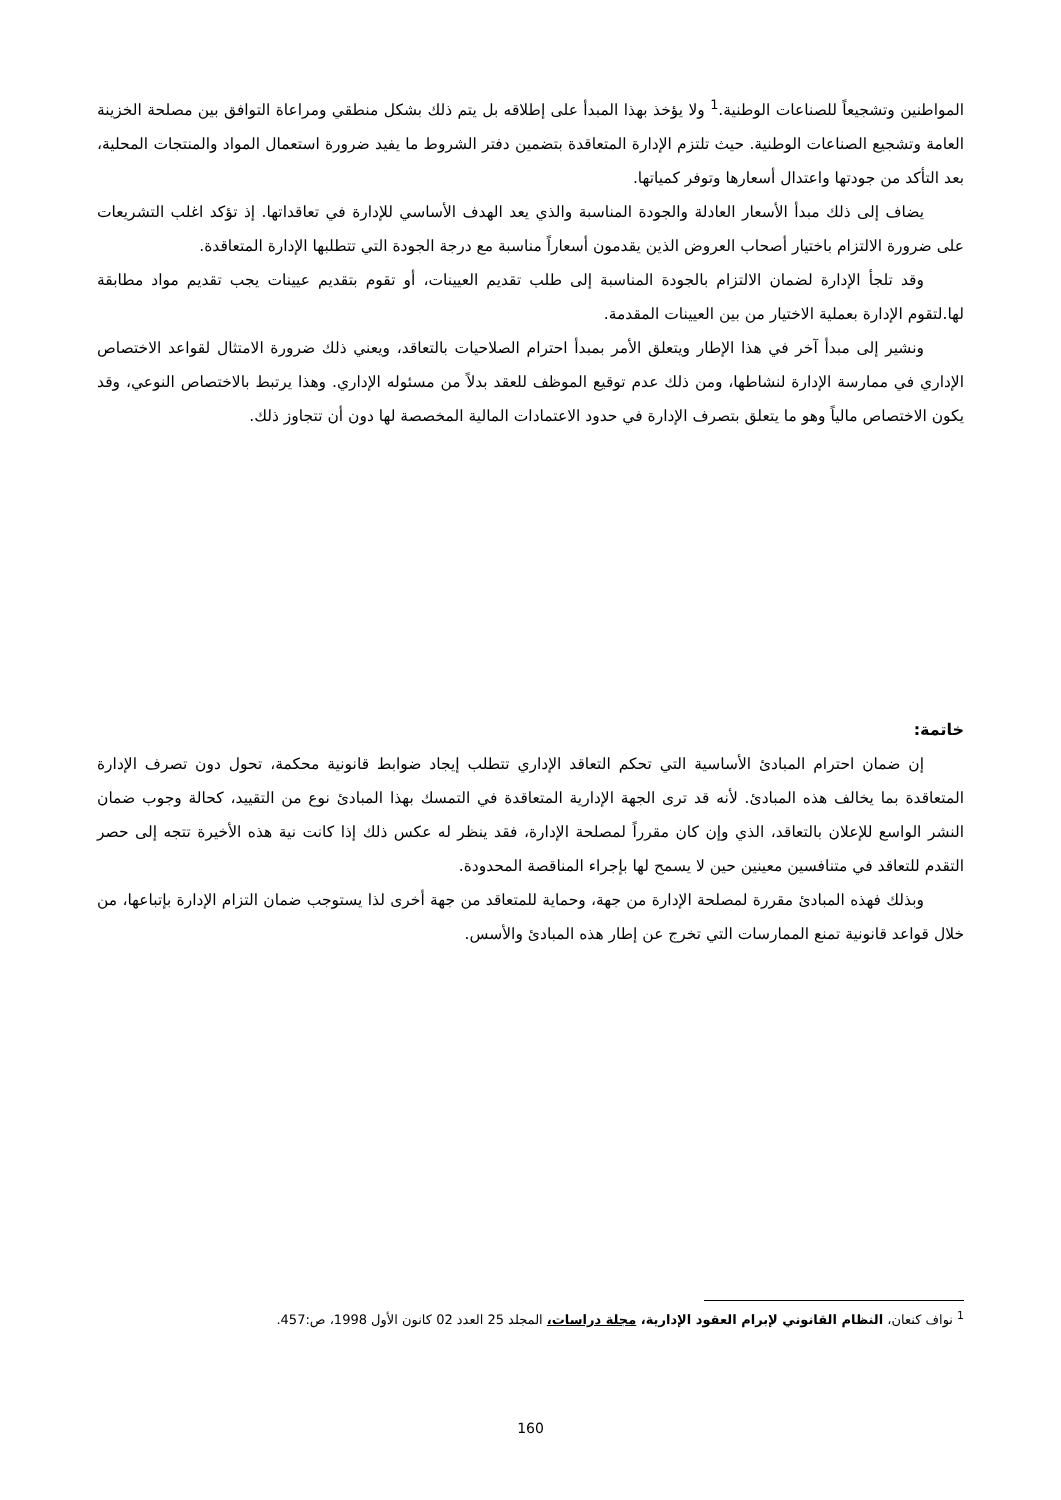المواطنين وتشجيعاً للصناعات الوطنية.<sup>1</sup> ولا يؤخذ بهذا المبدأ على إطلاقه بل يتم ذلك بشكل منطقي ومراعاة التوافق بين مصلحة الخزينة العامة وتشجيع الصناعات الوطنية. حيث تلتزم الإدارة المتعاقدة بتضمين دفتر الشروط ما يفيد ضرورة استعمال المواد والمنتجات المحلية، بعد التأكد من جودتها واعتدال أسعارها وتوفر كمياتها.
يضاف إلى ذلك مبدأ الأسعار العادلة والجودة المناسبة والذي يعد الهدف الأساسي للإدارة في تعاقداتها. إذ تؤكد اغلب التشريعات على ضرورة الالتزام باختيار أصحاب العروض الذين يقدمون أسعاراً مناسبة مع درجة الجودة التي تتطلبها الإدارة المتعاقدة.
وقد تلجأ الإدارة لضمان الالتزام بالجودة المناسبة إلى طلب تقديم العيينات، أو تقوم بتقديم عيينات يجب تقديم مواد مطابقة لها.لتقوم الإدارة بعملية الاختيار من بين العيينات المقدمة.
ونشير إلى مبدأ آخر في هذا الإطار ويتعلق الأمر بمبدأ احترام الصلاحيات بالتعاقد، ويعني ذلك ضرورة الامتثال لقواعد الاختصاص الإداري في ممارسة الإدارة لنشاطها، ومن ذلك عدم توقيع الموظف للعقد بدلاً من مسئوله الإداري. وهذا يرتبط بالاختصاص النوعي، وقد يكون الاختصاص مالياً وهو ما يتعلق بتصرف الإدارة في حدود الاعتمادات المالية المخصصة لها دون أن تتجاوز ذلك.
خاتمة:
إن ضمان احترام المبادئ الأساسية التي تحكم التعاقد الإداري تتطلب إيجاد ضوابط قانونية محكمة، تحول دون تصرف الإدارة المتعاقدة بما يخالف هذه المبادئ. لأنه قد ترى الجهة الإدارية المتعاقدة في التمسك بهذا المبادئ نوع من التقييد، كحالة وجوب ضمان النشر الواسع للإعلان بالتعاقد، الذي وإن كان مقرراً لمصلحة الإدارة، فقد ينظر له عكس ذلك إذا كانت نية هذه الأخيرة تتجه إلى حصر التقدم للتعاقد في متنافسين معينين حين لا يسمح لها بإجراء المناقصة المحدودة.
وبذلك فهذه المبادئ مقررة لمصلحة الإدارة من جهة، وحماية للمتعاقد من جهة أخرى لذا يستوجب ضمان التزام الإدارة بإتباعها، من خلال قواعد قانونية تمنع الممارسات التي تخرج عن إطار هذه المبادئ والأسس.
<sup>1</sup> نواف كنعان، النظام القانوني لإبرام العقود الإدارية، مجلة دراسات، المجلد 25 العدد 02 كانون الأول 1998، ص:457.
160